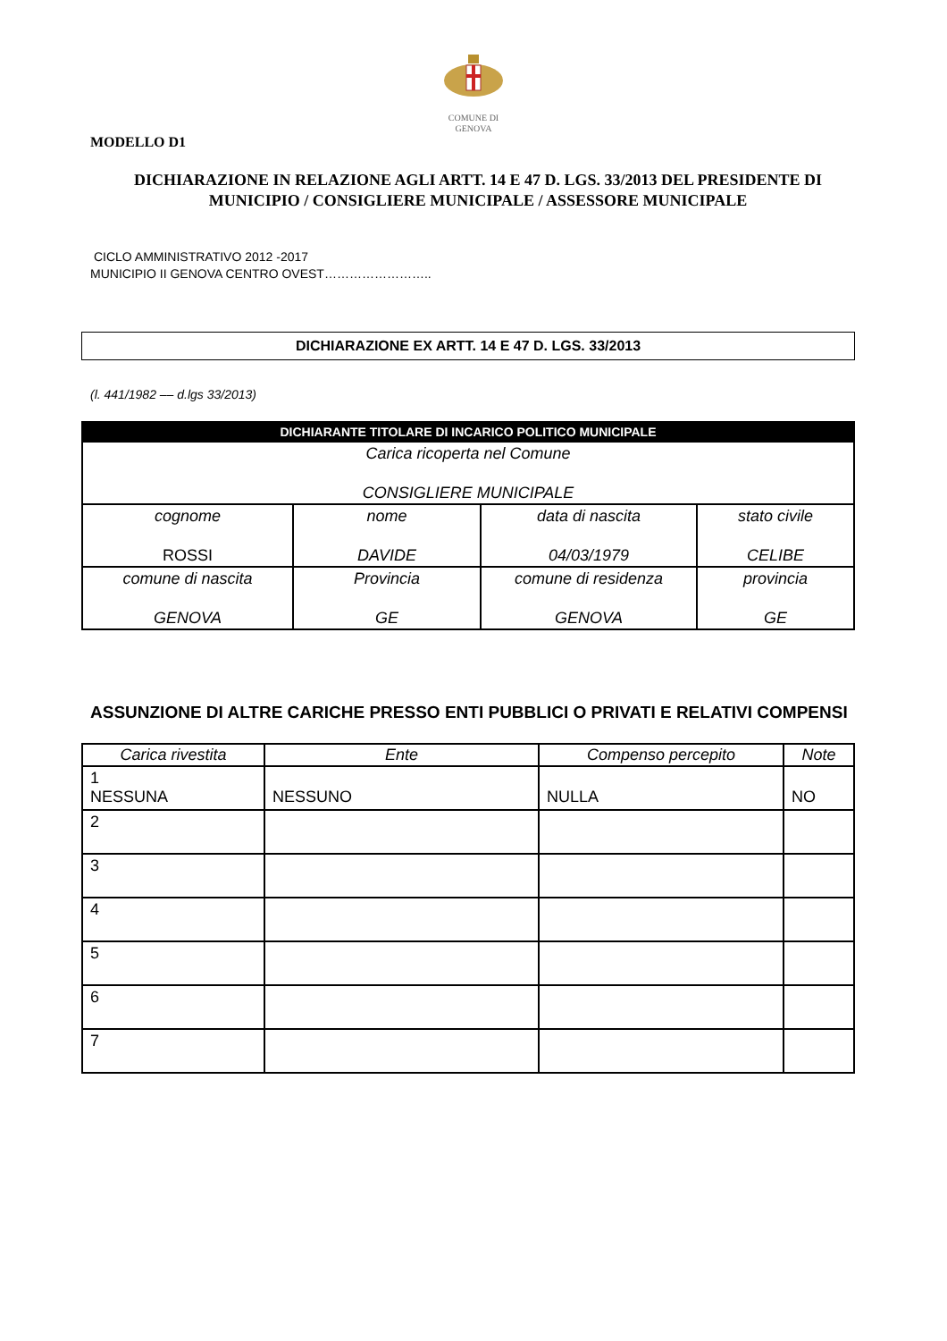COMUNE DI
GENOVA
MODELLO D1
DICHIARAZIONE IN RELAZIONE AGLI ARTT. 14 E 47 D. LGS. 33/2013 DEL PRESIDENTE DI MUNICIPIO / CONSIGLIERE MUNICIPALE / ASSESSORE MUNICIPALE
CICLO AMMINISTRATIVO 2012 -2017
MUNICIPIO II GENOVA CENTRO OVEST……………………..
DICHIARAZIONE EX ARTT. 14 E 47 D. LGS. 33/2013
(l. 441/1982 –– d.lgs 33/2013)
| DICHIARANTE TITOLARE DI INCARICO POLITICO MUNICIPALE | | | |
| --- | --- | --- | --- |
| Carica ricoperta nel Comune CONSIGLIERE MUNICIPALE | | | |
| cognome ROSSI | nome DAVIDE | data di nascita 04/03/1979 | stato civile CELIBE |
| comune di nascita GENOVA | Provincia GE | comune di residenza GENOVA | provincia GE |
ASSUNZIONE DI ALTRE CARICHE PRESSO ENTI PUBBLICI O PRIVATI E RELATIVI COMPENSI
| Carica rivestita | Ente | Compenso percepito | Note |
| --- | --- | --- | --- |
| 1 NESSUNA | NESSUNO | NULLA | NO |
| 2 | | | |
| 3 | | | |
| 4 | | | |
| 5 | | | |
| 6 | | | |
| 7 | | | |